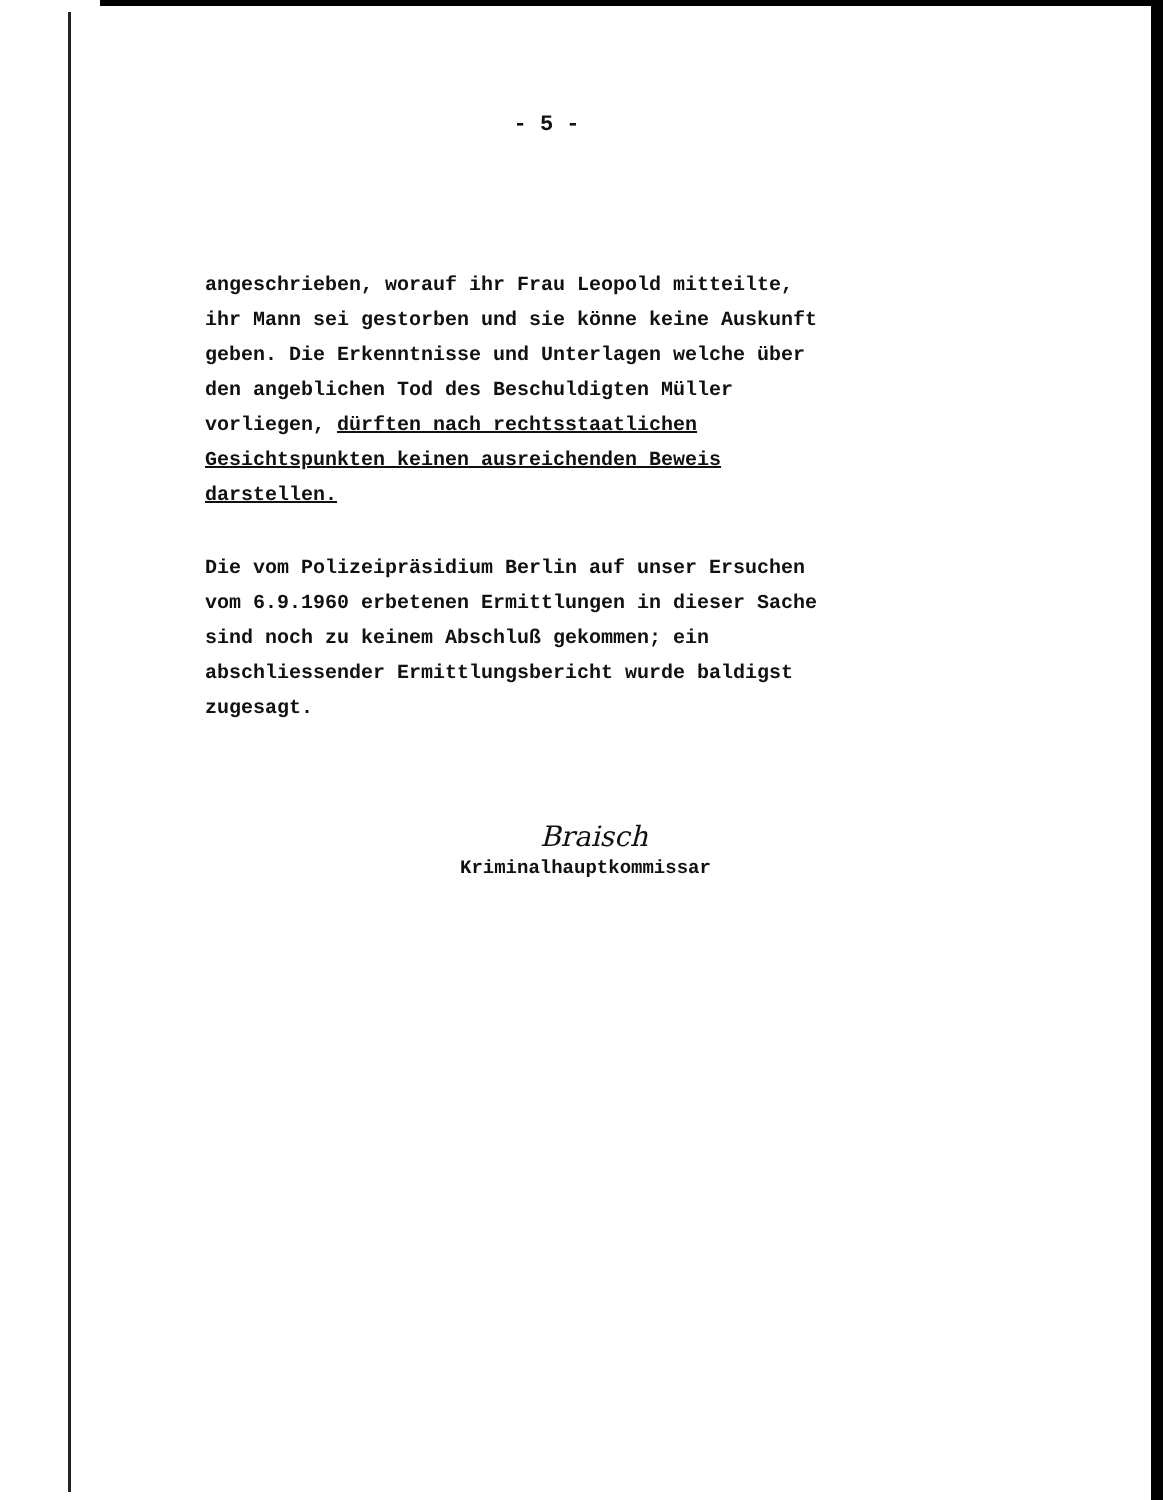- 5 -
angeschrieben, worauf ihr Frau Leopold mitteilte, ihr Mann sei gestorben und sie könne keine Auskunft geben. Die Erkenntnisse und Unterlagen welche über den angeblichen Tod des Beschuldigten Müller vorliegen, dürften nach rechtsstaatlichen Gesichtspunkten keinen ausreichenden Beweis darstellen.
Die vom Polizeipräsidium Berlin auf unser Ersuchen vom 6.9.1960 erbetenen Ermittlungen in dieser Sache sind noch zu keinem Abschluß gekommen; ein abschliessender Ermittlungsbericht wurde baldigst zugesagt.
Braisch
Kriminalhauptkommissar